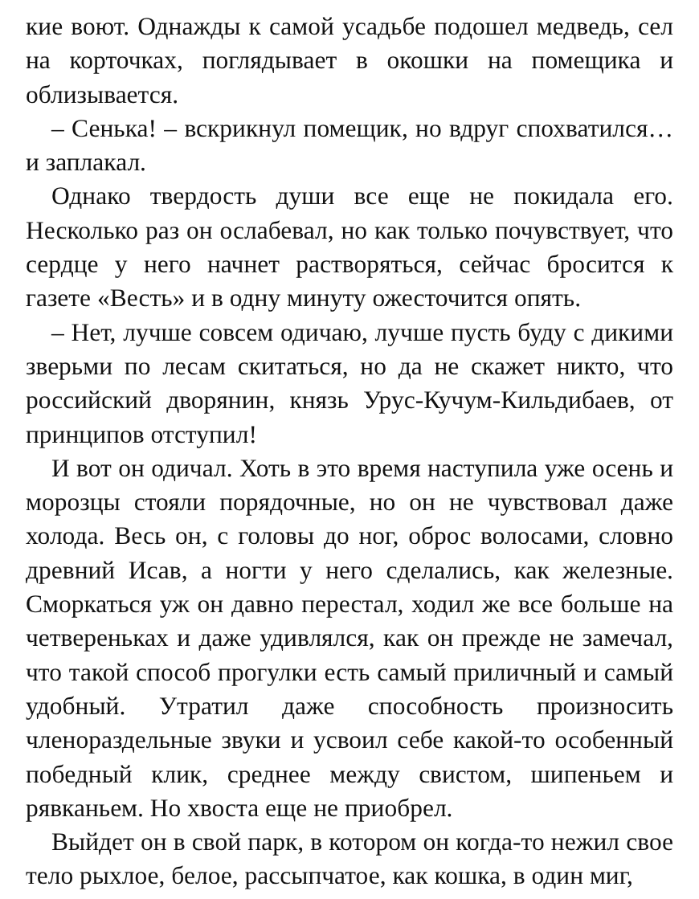кие воют. Однажды к самой усадьбе подошел медведь, сел на корточках, поглядывает в окошки на помещика и облизывается.
– Сенька! – вскрикнул помещик, но вдруг спохватился… и заплакал.
Однако твердость души все еще не покидала его. Несколько раз он ослабевал, но как только почувствует, что сердце у него начнет растворяться, сейчас бросится к газете «Весть» и в одну минуту ожесточится опять.
– Нет, лучше совсем одичаю, лучше пусть буду с дикими зверьми по лесам скитаться, но да не скажет никто, что российский дворянин, князь Урус-Кучум-Кильдибаев, от принципов отступил!
И вот он одичал. Хоть в это время наступила уже осень и морозцы стояли порядочные, но он не чувствовал даже холода. Весь он, с головы до ног, оброс волосами, словно древний Исав, а ногти у него сделались, как железные. Сморкаться уж он давно перестал, ходил же все больше на четвереньках и даже удивлялся, как он прежде не замечал, что такой способ прогулки есть самый приличный и самый удобный. Утратил даже способность произносить членораздельные звуки и усвоил себе какой-то особенный победный клик, среднее между свистом, шипеньем и рявканьем. Но хвоста еще не приобрел.
Выйдет он в свой парк, в котором он когда-то нежил свое тело рыхлое, белое, рассыпчатое, как кошка, в один миг,